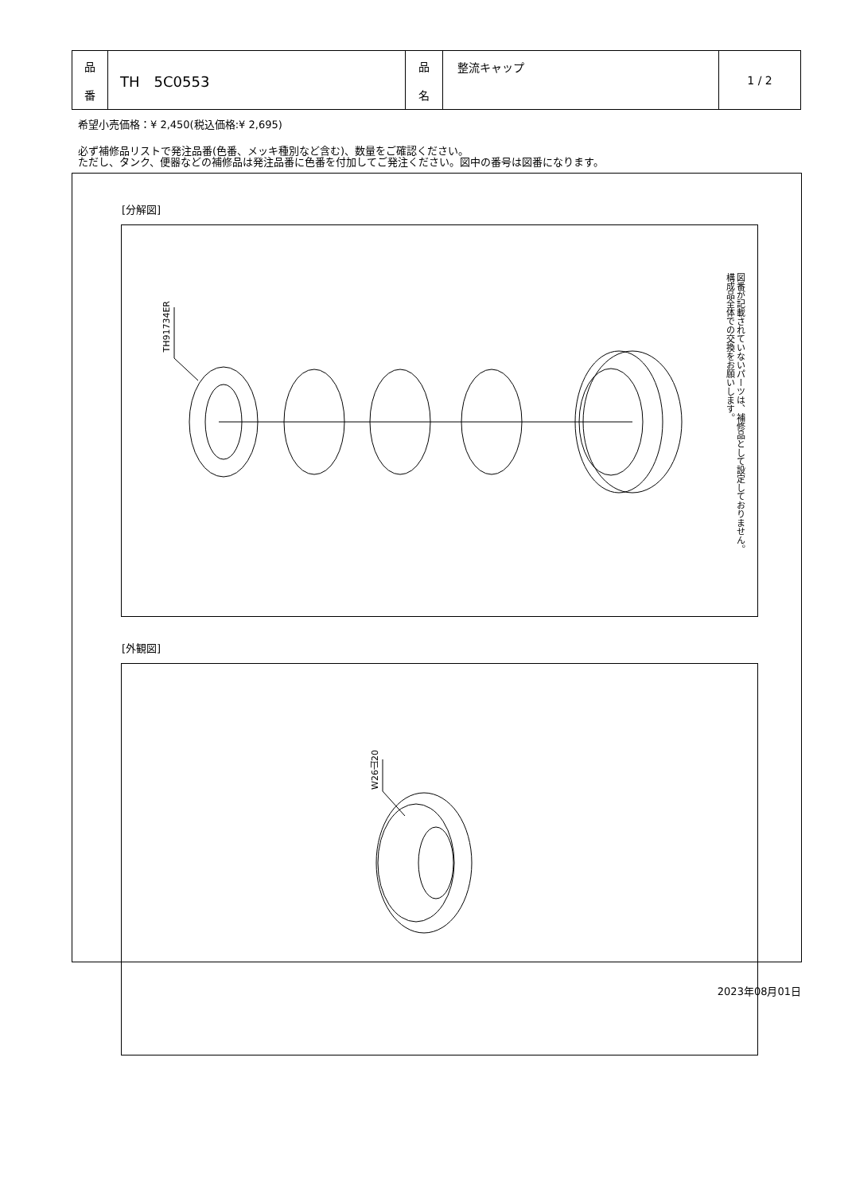| 品 番 | TH 5C0553 | 品 名 | 整流キャップ | 1 / 2 |
希望小売価格：¥ 2,450(税込価格:¥ 2,695)
必ず補修品リストで発注品番(色番、メッキ種別など含む)、数量をご確認ください。
ただし、タンク、便器などの補修品は発注品番に色番を付加してご発注ください。図中の番号は図番になります。
[分解図]
TH91734ER
図番が記載されていないパーツは、補修品として設定しておりません。
構成品全体での交換をお願いします。
[外観図]
W26山20
2023年08月01日